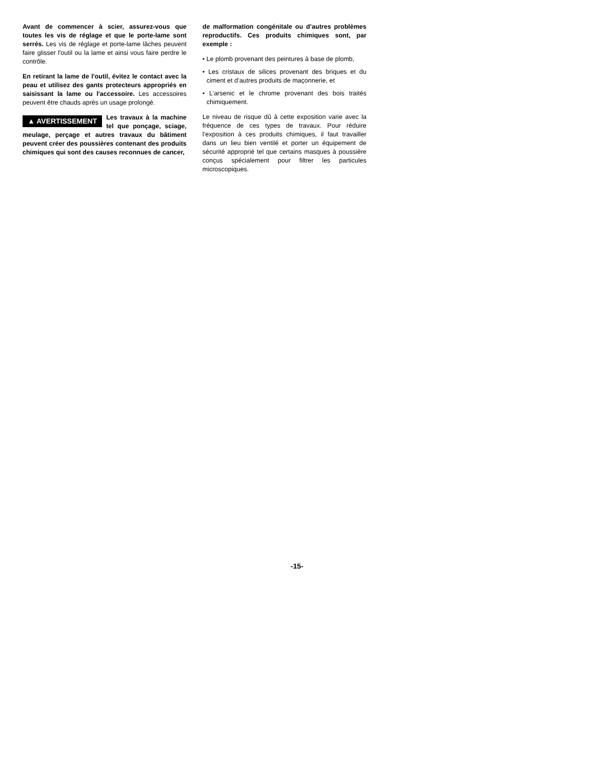Avant de commencer à scier, assurez-vous que toutes les vis de réglage et que le porte-lame sont serrés. Les vis de réglage et porte-lame lâches peuvent faire glisser l'outil ou la lame et ainsi vous faire perdre le contrôle.
En retirant la lame de l'outil, évitez le contact avec la peau et utilisez des gants protecteurs appropriés en saisissant la lame ou l'accessoire. Les accessoires peuvent être chauds après un usage prolongé.
▲ AVERTISSEMENT Les travaux à la machine tel que ponçage, sciage, meulage, perçage et autres travaux du bâtiment peuvent créer des poussières contenant des produits chimiques qui sont des causes reconnues de cancer,
de malformation congénitale ou d’autres problèmes reproductifs. Ces produits chimiques sont, par exemple :
• Le plomb provenant des peintures à base de plomb,
• Les cristaux de silices provenant des briques et du ciment et d’autres produits de maçonnerie, et
• L’arsenic et le chrome provenant des bois traités chimiquement.
Le niveau de risque dû à cette exposition varie avec la fréquence de ces types de travaux. Pour réduire l’exposition à ces produits chimiques, il faut travailler dans un lieu bien ventilé et porter un équipement de sécurité approprié tel que certains masques à poussière conçus spécialement pour filtrer les particules microscopiques.
-15-